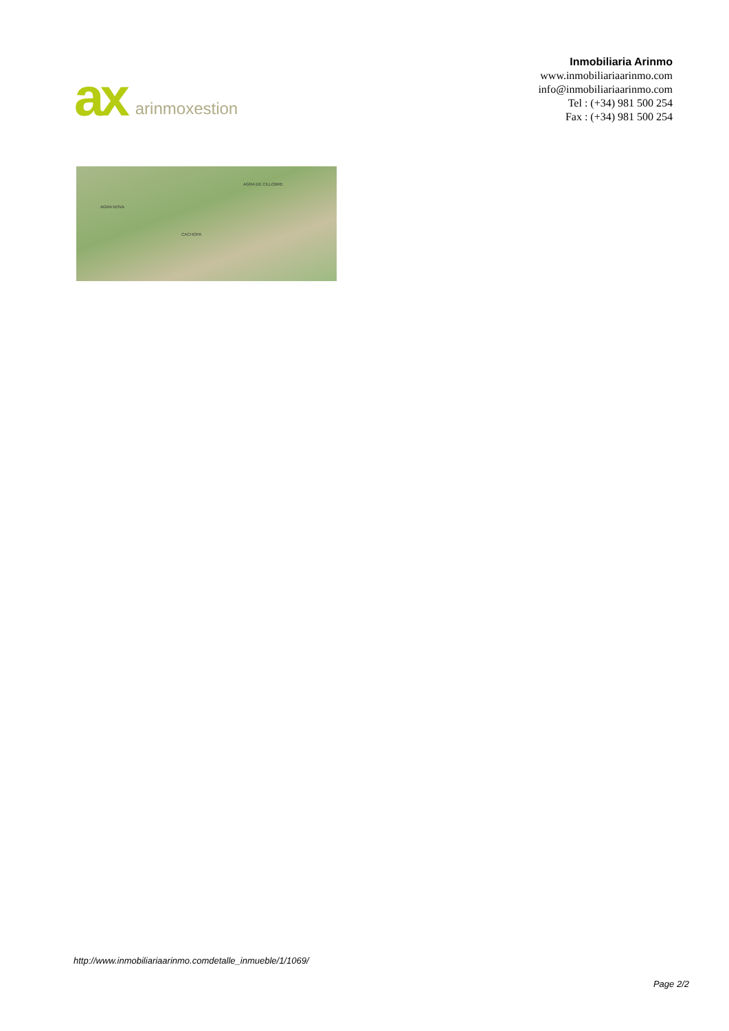ax
arinmoxestion
Inmobiliaria Arinmo
www.inmobiliariaarinmo.com
info@inmobiliariaarinmo.com
Tel : (+34) 981 500 254
Fax : (+34) 981 500 254
AGRA NOVA
AGRA DE CILLOBRE
CACHOPA
http://www.inmobiliariaarinmo.comdetalle_inmueble/1/1069/
Page 2/2